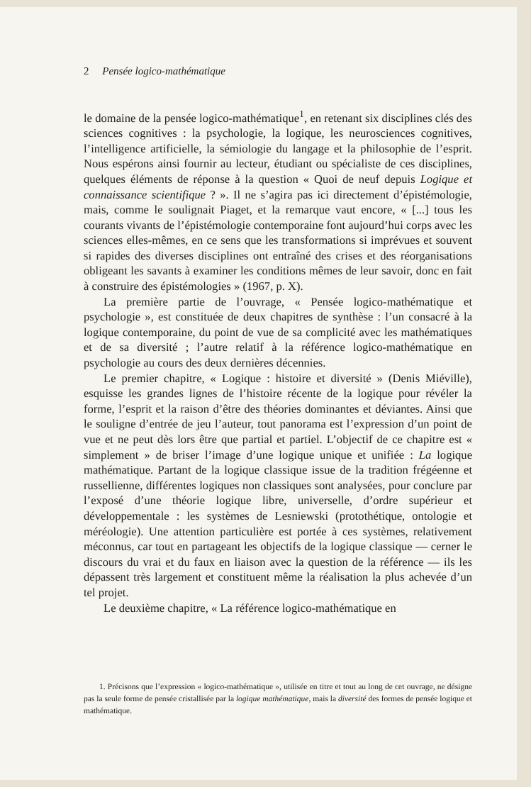2 Pensée logico-mathématique
le domaine de la pensée logico-mathématique<sup>1</sup>, en retenant six disciplines clés des sciences cognitives : la psychologie, la logique, les neurosciences cognitives, l’intelligence artificielle, la sémiologie du langage et la philosophie de l’esprit. Nous espérons ainsi fournir au lecteur, étudiant ou spécialiste de ces disciplines, quelques éléments de réponse à la question « Quoi de neuf depuis Logique et connaissance scientifique ? ». Il ne s’agira pas ici directement d’épistémologie, mais, comme le soulignait Piaget, et la remarque vaut encore, « [...] tous les courants vivants de l’épistémologie contemporaine font aujourd’hui corps avec les sciences elles-mêmes, en ce sens que les transformations si imprévues et souvent si rapides des diverses disciplines ont entraîné des crises et des réorganisations obligeant les savants à examiner les conditions mêmes de leur savoir, donc en fait à construire des épistémologies » (1967, p. X).
La première partie de l’ouvrage, « Pensée logico-mathématique et psychologie », est constituée de deux chapitres de synthèse : l’un consacré à la logique contemporaine, du point de vue de sa complicité avec les mathématiques et de sa diversité ; l’autre relatif à la référence logico-mathématique en psychologie au cours des deux dernières décennies.
Le premier chapitre, « Logique : histoire et diversité » (Denis Miéville), esquisse les grandes lignes de l’histoire récente de la logique pour révéler la forme, l’esprit et la raison d’être des théories dominantes et déviantes. Ainsi que le souligne d’entrée de jeu l’auteur, tout panorama est l’expression d’un point de vue et ne peut dès lors être que partial et partiel. L’objectif de ce chapitre est « simplement » de briser l’image d’une logique unique et unifiée : La logique mathématique. Partant de la logique classique issue de la tradition frégéenne et russellienne, différentes logiques non classiques sont analysées, pour conclure par l’exposé d’une théorie logique libre, universelle, d’ordre supérieur et développementale : les systèmes de Lesniewski (protothétique, ontologie et méréologie). Une attention particulière est portée à ces systèmes, relativement méconnus, car tout en partageant les objectifs de la logique classique — cerner le discours du vrai et du faux en liaison avec la question de la référence — ils les dépassent très largement et constituent même la réalisation la plus achevée d’un tel projet.
Le deuxième chapitre, « La référence logico-mathématique en
1. Précisons que l’expression « logico-mathématique », utilisée en titre et tout au long de cet ouvrage, ne désigne pas la seule forme de pensée cristallisée par la logique mathématique, mais la diversité des formes de pensée logique et mathématique.